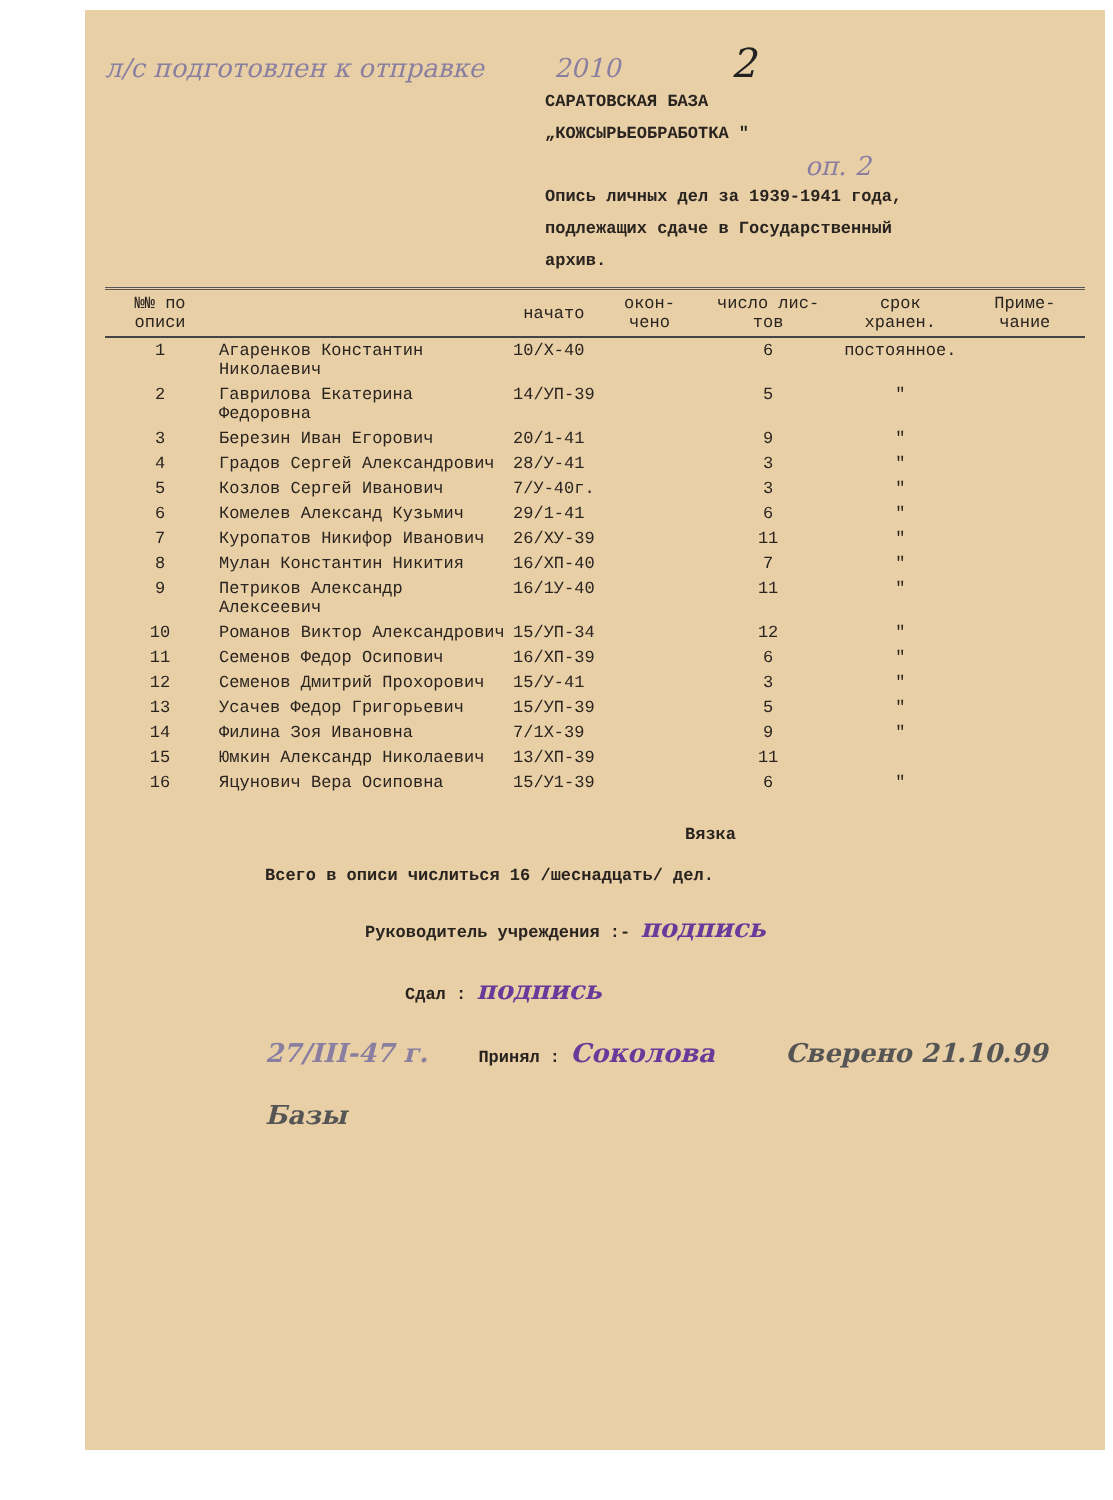л/с подготовлен к отправке 2010 2
САРАТОВСКАЯ БАЗА
„КОЖСЫРЬЕОБРАБОТКА "
оп. 2
Опись личных дел за 1939-1941 года,
подлежащих сдаче в Государственный
архив.
| №№ по описи | | начато | окон- чено | число лис- тов | срок хранен. | Приме- чание |
| --- | --- | --- | --- | --- | --- | --- |
| 1 | Агаренков Константин Николаевич | 10/Х-40 | | 6 | постоянное. | |
| 2 | Гаврилова Екатерина Федоровна | 14/УП-39 | | 5 | " | |
| 3 | Березин Иван Егорович | 20/1-41 | | 9 | " | |
| 4 | Градов Сергей Александрович | 28/У-41 | | 3 | " | |
| 5 | Козлов Сергей Иванович | 7/У-40г. | | 3 | " | |
| 6 | Комелев Александ Кузьмич | 29/1-41 | | 6 | " | |
| 7 | Куропатов Никифор Иванович | 26/ХУ-39 | | 11 | " | |
| 8 | Мулан Константин Никития | 16/ХП-40 | | 7 | " | |
| 9 | Петриков Александр Алексеевич | 16/1У-40 | | 11 | " | |
| 10 | Романов Виктор Александрович | 15/УП-34 | | 12 | " | |
| 11 | Семенов Федор Осипович | 16/ХП-39 | | 6 | " | |
| 12 | Семенов Дмитрий Прохорович | 15/У-41 | | 3 | " | |
| 13 | Усачев Федор Григорьевич | 15/УП-39 | | 5 | " | |
| 14 | Филина Зоя Ивановна | 7/1Х-39 | | 9 | " | |
| 15 | Юмкин Александр Николаевич | 13/ХП-39 | | 11 | | |
| 16 | Яцунович Вера Осиповна | 15/У1-39 | | 6 | " | |
Вязка
Всего в описи числиться 16 /шеснадцать/ дел.
Руководитель учреждения :- подпись
Сдал : подпись
27/III-47 г. Принял : Соколова Сверено 21.10.99 Базы